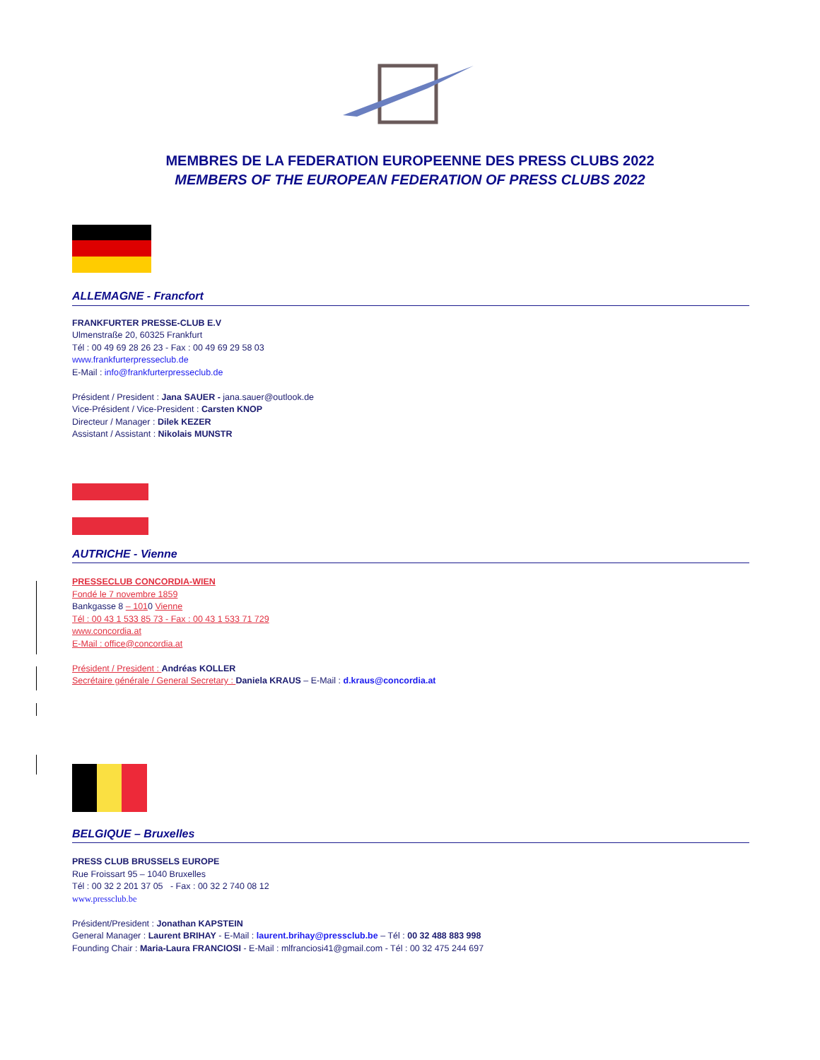MEMBRES DE LA FEDERATION EUROPEENNE DES PRESS CLUBS 2022
MEMBERS OF THE EUROPEAN FEDERATION OF PRESS CLUBS 2022
ALLEMAGNE - Francfort
FRANKFURTER PRESSE-CLUB E.V
Ulmenstraße 20, 60325 Frankfurt
Tél : 00 49 69 28 26 23 - Fax : 00 49 69 29 58 03
www.frankfurterpresseclub.de
E-Mail : info@frankfurterpresseclub.de
Président / President : Jana SAUER - jana.sauer@outlook.de
Vice-Président / Vice-President : Carsten KNOP
Directeur / Manager : Dilek KEZER
Assistant / Assistant : Nikolais MUNSTR
AUTRICHE - Vienne
PRESSECLUB CONCORDIA-WIEN
Fondé le 7 novembre 1859
Bankgasse 8 – 1010 Vienne
Tél : 00 43 1 533 85 73 - Fax : 00 43 1 533 71 729
www.concordia.at
E-Mail : office@concordia.at
Président / President : Andréas KOLLER
Secrétaire générale / General Secretary : Daniela KRAUS – E-Mail : d.kraus@concordia.at
BELGIQUE – Bruxelles
PRESS CLUB BRUSSELS EUROPE
Rue Froissart 95 – 1040 Bruxelles
Tél : 00 32 2 201 37 05 - Fax : 00 32 2 740 08 12
www.pressclub.be
Président/President : Jonathan KAPSTEIN
General Manager : Laurent BRIHAY - E-Mail : laurent.brihay@pressclub.be – Tél : 00 32 488 883 998
Founding Chair : Maria-Laura FRANCIOSI - E-Mail : mlfranciosi41@gmail.com - Tél : 00 32 475 244 697